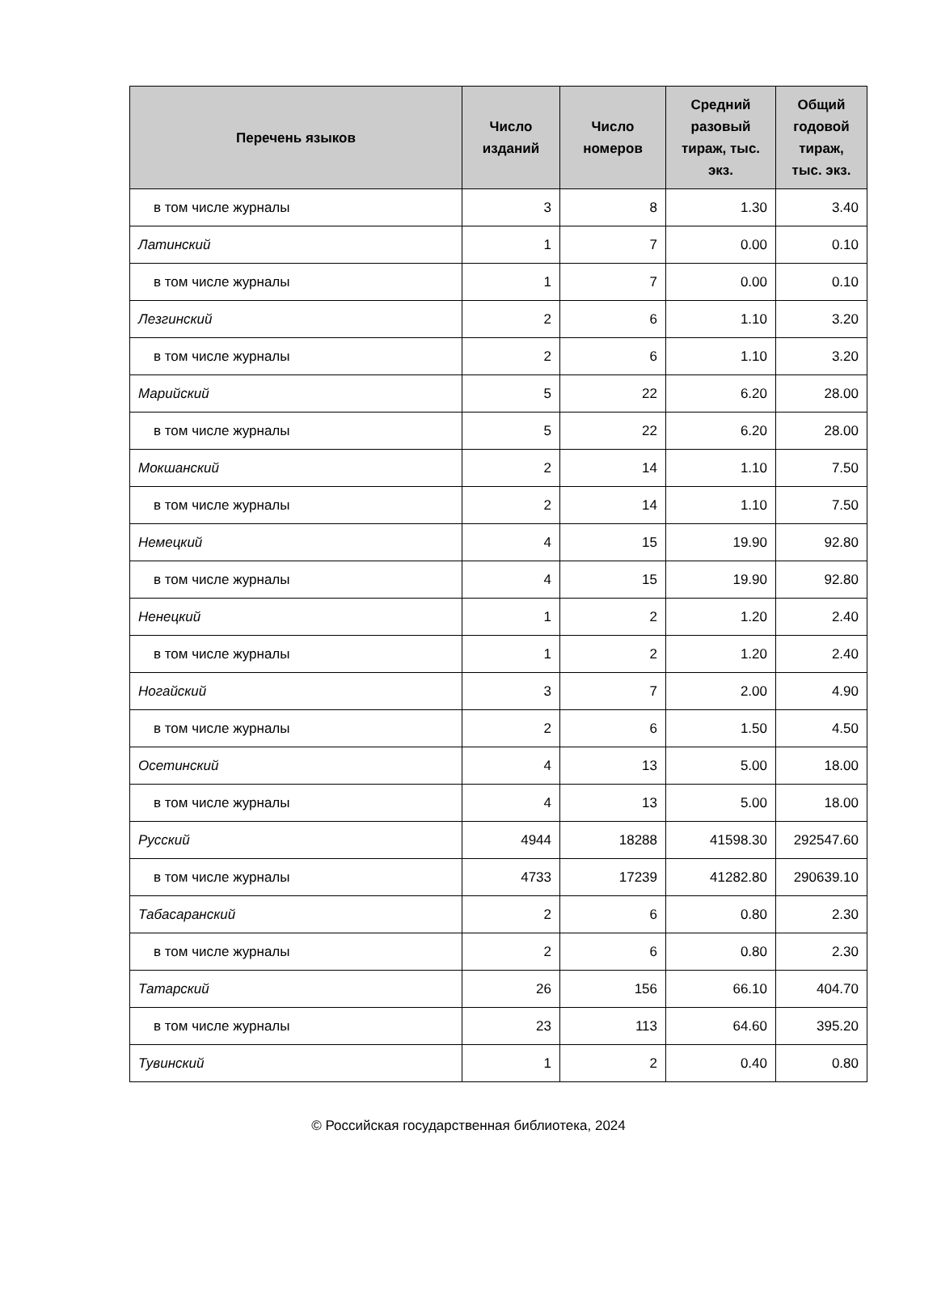| Перечень языков | Число изданий | Число номеров | Средний разовый тираж, тыс. экз. | Общий годовой тираж, тыс. экз. |
| --- | --- | --- | --- | --- |
| в том числе журналы | 3 | 8 | 1.30 | 3.40 |
| Латинский | 1 | 7 | 0.00 | 0.10 |
| в том числе журналы | 1 | 7 | 0.00 | 0.10 |
| Лезгинский | 2 | 6 | 1.10 | 3.20 |
| в том числе журналы | 2 | 6 | 1.10 | 3.20 |
| Марийский | 5 | 22 | 6.20 | 28.00 |
| в том числе журналы | 5 | 22 | 6.20 | 28.00 |
| Мокшанский | 2 | 14 | 1.10 | 7.50 |
| в том числе журналы | 2 | 14 | 1.10 | 7.50 |
| Немецкий | 4 | 15 | 19.90 | 92.80 |
| в том числе журналы | 4 | 15 | 19.90 | 92.80 |
| Ненецкий | 1 | 2 | 1.20 | 2.40 |
| в том числе журналы | 1 | 2 | 1.20 | 2.40 |
| Ногайский | 3 | 7 | 2.00 | 4.90 |
| в том числе журналы | 2 | 6 | 1.50 | 4.50 |
| Осетинский | 4 | 13 | 5.00 | 18.00 |
| в том числе журналы | 4 | 13 | 5.00 | 18.00 |
| Русский | 4944 | 18288 | 41598.30 | 292547.60 |
| в том числе журналы | 4733 | 17239 | 41282.80 | 290639.10 |
| Табасаранский | 2 | 6 | 0.80 | 2.30 |
| в том числе журналы | 2 | 6 | 0.80 | 2.30 |
| Татарский | 26 | 156 | 66.10 | 404.70 |
| в том числе журналы | 23 | 113 | 64.60 | 395.20 |
| Тувинский | 1 | 2 | 0.40 | 0.80 |
© Российская государственная библиотека, 2024